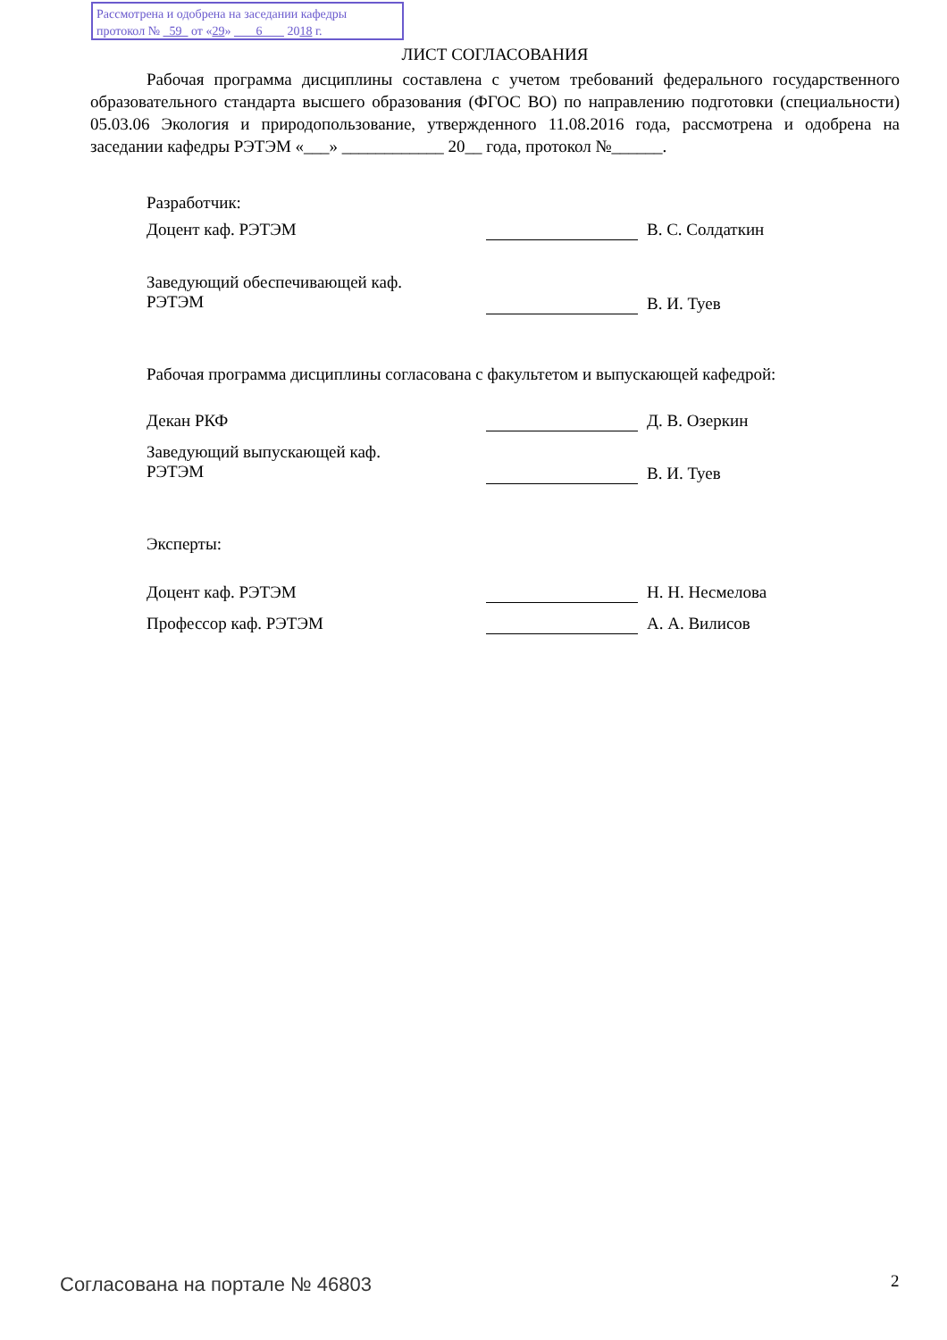Рассмотрена и одобрена на заседании кафедры
протокол № 59 от «29» 6 2018 г.
ЛИСТ СОГЛАСОВАНИЯ
Рабочая программа дисциплины составлена с учетом требований федерального государственного образовательного стандарта высшего образования (ФГОС ВО) по направлению подготовки (специальности) 05.03.06 Экология и природопользование, утвержденного 11.08.2016 года, рассмотрена и одобрена на заседании кафедры РЭТЭМ «___» ____________ 20__ года, протокол №______.
Разработчик:
Доцент каф. РЭТЭМ В. С. Солдаткин
Заведующий обеспечивающей каф.
РЭТЭМ
В. И. Туев
Рабочая программа дисциплины согласована с факультетом и выпускающей кафедрой:
Декан РКФ Д. В. Озеркин
Заведующий выпускающей каф.
РЭТЭМ
В. И. Туев
Эксперты:
Доцент каф. РЭТЭМ Н. Н. Несмелова
Профессор каф. РЭТЭМ А. А. Вилисов
Согласована на портале № 46803 2